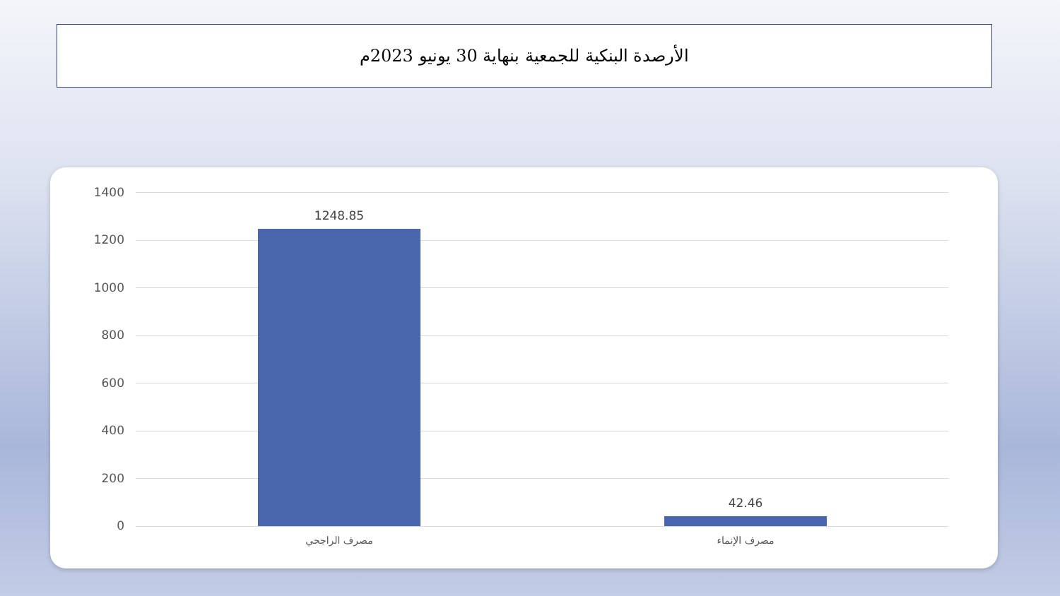الأرصدة البنكية للجمعية بنهاية 30 يونيو 2023م
1400
1200
1000
800
600
400
200
0
1248.85
42.46
مصرف الراجحي مصرف الإنماء